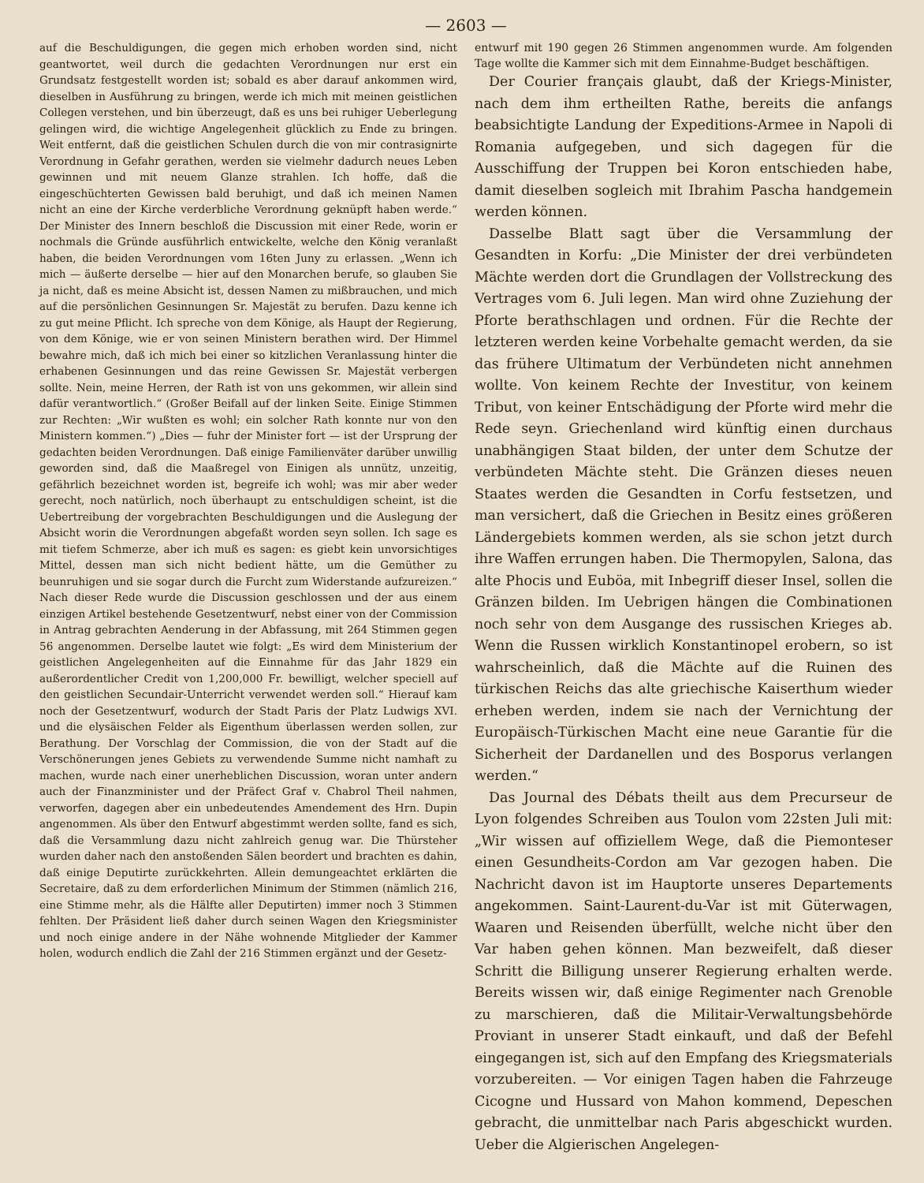— 2603 —
auf die Beschuldigungen, die gegen mich erhoben worden sind, nicht geantwortet, weil durch die gedachten Verordnungen nur erst ein Grundsatz festgestellt worden ist; sobald es aber darauf ankommen wird, dieselben in Ausführung zu bringen, werde ich mich mit meinen geistlichen Collegen verstehen, und bin überzeugt, daß es uns bei ruhiger Ueberlegung gelingen wird, die wichtige Angelegenheit glücklich zu Ende zu bringen. Weit entfernt, daß die geistlichen Schulen durch die von mir contrasignirte Verordnung in Gefahr gerathen, werden sie vielmehr dadurch neues Leben gewinnen und mit neuem Glanze strahlen. Ich hoffe, daß die eingeschüchterten Gewissen bald beruhigt, und daß ich meinen Namen nicht an eine der Kirche verderbliche Verordnung geknüpft haben werde.“ Der Minister des Innern beschloß die Discussion mit einer Rede, worin er nochmals die Gründe ausführlich entwickelte, welche den König veranlaßt haben, die beiden Verordnungen vom 16ten Juny zu erlassen. „Wenn ich mich — äußerte derselbe — hier auf den Monarchen berufe, so glauben Sie ja nicht, daß es meine Absicht ist, dessen Namen zu mißbrauchen, und mich auf die persönlichen Gesinnungen Sr. Majestät zu berufen. Dazu kenne ich zu gut meine Pflicht. Ich spreche von dem Könige, als Haupt der Regierung, von dem Könige, wie er von seinen Ministern berathen wird. Der Himmel bewahre mich, daß ich mich bei einer so kitzlichen Veranlassung hinter die erhabenen Gesinnungen und das reine Gewissen Sr. Majestät verbergen sollte. Nein, meine Herren, der Rath ist von uns gekommen, wir allein sind dafür verantwortlich.“ (Großer Beifall auf der linken Seite. Einige Stimmen zur Rechten: „Wir wußten es wohl; ein solcher Rath konnte nur von den Ministern kommen.“) „Dies — fuhr der Minister fort — ist der Ursprung der gedachten beiden Verordnungen. Daß einige Familienväter darüber unwillig geworden sind, daß die Maaßregel von Einigen als unnütz, unzeitig, gefährlich bezeichnet worden ist, begreife ich wohl; was mir aber weder gerecht, noch natürlich, noch überhaupt zu entschuldigen scheint, ist die Uebertreibung der vorgebrachten Beschuldigungen und die Auslegung der Absicht worin die Verordnungen abgefaßt worden seyn sollen. Ich sage es mit tiefem Schmerze, aber ich muß es sagen: es giebt kein unvorsichtiges Mittel, dessen man sich nicht bedient hätte, um die Gemüther zu beunruhigen und sie sogar durch die Furcht zum Widerstande aufzureizen.“ Nach dieser Rede wurde die Discussion geschlossen und der aus einem einzigen Artikel bestehende Gesetzentwurf, nebst einer von der Commission in Antrag gebrachten Aenderung in der Abfassung, mit 264 Stimmen gegen 56 angenommen. Derselbe lautet wie folgt: „Es wird dem Ministerium der geistlichen Angelegenheiten auf die Einnahme für das Jahr 1829 ein außerordentlicher Credit von 1,200,000 Fr. bewilligt, welcher speciell auf den geistlichen Secundair-Unterricht verwendet werden soll.“ Hierauf kam noch der Gesetzentwurf, wodurch der Stadt Paris der Platz Ludwigs XVI. und die elysäischen Felder als Eigenthum überlassen werden sollen, zur Berathung. Der Vorschlag der Commission, die von der Stadt auf die Verschönerungen jenes Gebiets zu verwendende Summe nicht namhaft zu machen, wurde nach einer unerheblichen Discussion, woran unter andern auch der Finanzminister und der Präfect Graf v. Chabrol Theil nahmen, verworfen, dagegen aber ein unbedeutendes Amendement des Hrn. Dupin angenommen. Als über den Entwurf abgestimmt werden sollte, fand es sich, daß die Versammlung dazu nicht zahlreich genug war. Die Thürsteher wurden daher nach den anstoßenden Sälen beordert und brachten es dahin, daß einige Deputirte zurückkehrten. Allein demungeachtet erklärten die Secretaire, daß zu dem erforderlichen Minimum der Stimmen (nämlich 216, eine Stimme mehr, als die Hälfte aller Deputirten) immer noch 3 Stimmen fehlten. Der Präsident ließ daher durch seinen Wagen den Kriegsminister und noch einige andere in der Nähe wohnende Mitglieder der Kammer holen, wodurch endlich die Zahl der 216 Stimmen ergänzt und der Gesetz-
entwurf mit 190 gegen 26 Stimmen angenommen wurde. Am folgenden Tage wollte die Kammer sich mit dem Einnahme-Budget beschäftigen.
Der Courier français glaubt, daß der Kriegs-Minister, nach dem ihm ertheilten Rathe, bereits die anfangs beabsichtigte Landung der Expeditions-Armee in Napoli di Romania aufgegeben, und sich dagegen für die Ausschiffung der Truppen bei Koron entschieden habe, damit dieselben sogleich mit Ibrahim Pascha handgemein werden können.
Dasselbe Blatt sagt über die Versammlung der Gesandten in Korfu: „Die Minister der drei verbündeten Mächte werden dort die Grundlagen der Vollstreckung des Vertrages vom 6. Juli legen. Man wird ohne Zuziehung der Pforte berathschlagen und ordnen. Für die Rechte der letzteren werden keine Vorbehalte gemacht werden, da sie das frühere Ultimatum der Verbündeten nicht annehmen wollte. Von keinem Rechte der Investitur, von keinem Tribut, von keiner Entschädigung der Pforte wird mehr die Rede seyn. Griechenland wird künftig einen durchaus unabhängigen Staat bilden, der unter dem Schutze der verbündeten Mächte steht. Die Gränzen dieses neuen Staates werden die Gesandten in Corfu festsetzen, und man versichert, daß die Griechen in Besitz eines größeren Ländergebiets kommen werden, als sie schon jetzt durch ihre Waffen errungen haben. Die Thermopylen, Salona, das alte Phocis und Euböa, mit Inbegriff dieser Insel, sollen die Gränzen bilden. Im Uebrigen hängen die Combinationen noch sehr von dem Ausgange des russischen Krieges ab. Wenn die Russen wirklich Konstantinopel erobern, so ist wahrscheinlich, daß die Mächte auf die Ruinen des türkischen Reichs das alte griechische Kaiserthum wieder erheben werden, indem sie nach der Vernichtung der Europäisch-Türkischen Macht eine neue Garantie für die Sicherheit der Dardanellen und des Bosporus verlangen werden.“
Das Journal des Débats theilt aus dem Precurseur de Lyon folgendes Schreiben aus Toulon vom 22sten Juli mit: „Wir wissen auf offiziellem Wege, daß die Piemonteser einen Gesundheits-Cordon am Var gezogen haben. Die Nachricht davon ist im Hauptorte unseres Departements angekommen. Saint-Laurent-du-Var ist mit Güterwagen, Waaren und Reisenden überfüllt, welche nicht über den Var haben gehen können. Man bezweifelt, daß dieser Schritt die Billigung unserer Regierung erhalten werde. Bereits wissen wir, daß einige Regimenter nach Grenoble zu marschieren, daß die Militair-Verwaltungsbehörde Proviant in unserer Stadt einkauft, und daß der Befehl eingegangen ist, sich auf den Empfang des Kriegsmaterials vorzubereiten. — Vor einigen Tagen haben die Fahrzeuge Cicogne und Hussard von Mahon kommend, Depeschen gebracht, die unmittelbar nach Paris abgeschickt wurden. Ueber die Algierischen Angelegen-